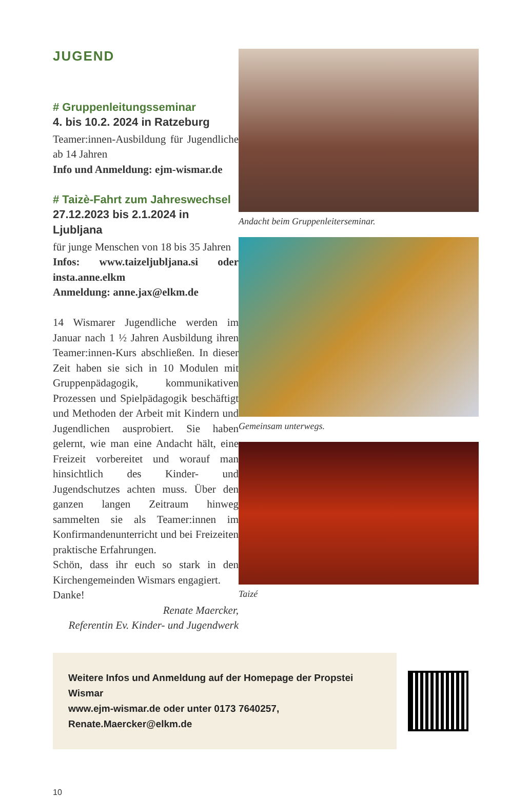JUGEND
# Gruppenleitungsseminar
4. bis 10.2. 2024 in Ratzeburg
Teamer:innen-Ausbildung für Jugendliche ab 14 Jahren
Info und Anmeldung: ejm-wismar.de
# Taizè-Fahrt zum Jahreswechsel
27.12.2023 bis 2.1.2024 in Ljubljana
für junge Menschen von 18 bis 35 Jahren
Infos: www.taizeljubljana.si oder insta.anne.elkm
Anmeldung: anne.jax@elkm.de
14 Wismarer Jugendliche werden im Januar nach 1 ½ Jahren Ausbildung ihren Teamer:innen-Kurs abschließen. In dieser Zeit haben sie sich in 10 Modulen mit Gruppenpädagogik, kommunikativen Prozessen und Spielpädagogik beschäftigt und Methoden der Arbeit mit Kindern und Jugendlichen ausprobiert. Sie haben gelernt, wie man eine Andacht hält, eine Freizeit vorbereitet und worauf man hinsichtlich des Kinder- und Jugendschutzes achten muss. Über den ganzen langen Zeitraum hinweg sammelten sie als Teamer:innen im Konfirmandenunterricht und bei Freizeiten praktische Erfahrungen.
Schön, dass ihr euch so stark in den Kirchengemeinden Wismars engagiert.
Danke!
Renate Maercker,
Referentin Ev. Kinder- und Jugendwerk
Andacht beim Gruppenleiterseminar.
Gemeinsam unterwegs.
Taizé
Weitere Infos und Anmeldung auf der Homepage der Propstei Wismar
www.ejm-wismar.de oder unter 0173 7640257, Renate.Maercker@elkm.de
10